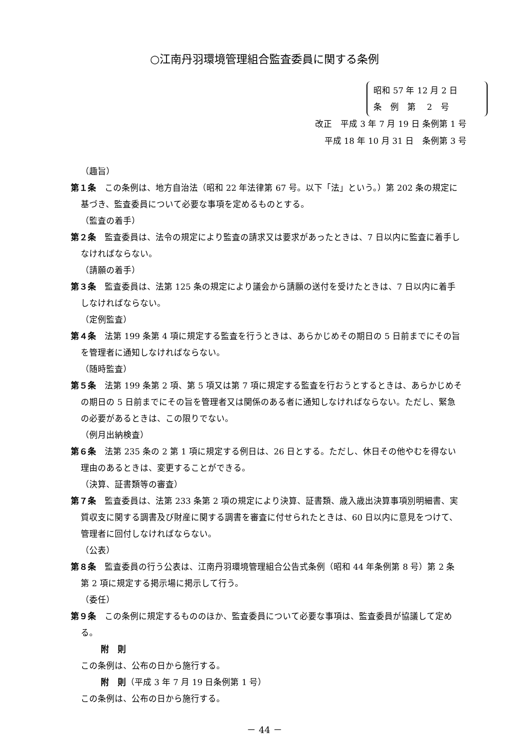○江南丹羽環境管理組合監査委員に関する条例
昭和 57 年 12 月 2 日
条　例　第　 2　号
改正　平成 3 年 7 月 19 日 条例第 1 号
平成 18 年 10 月 31 日　条例第 3 号
（趣旨）
第１条　この条例は、地方自治法（昭和 22 年法律第 67 号。以下「法」という。）第 202 条の規定に基づき、監査委員について必要な事項を定めるものとする。
（監査の着手）
第２条　監査委員は、法令の規定により監査の請求又は要求があったときは、7 日以内に監査に着手しなければならない。
（請願の着手）
第３条　監査委員は、法第 125 条の規定により議会から請願の送付を受けたときは、7 日以内に着手しなければならない。
（定例監査）
第４条　法第 199 条第 4 項に規定する監査を行うときは、あらかじめその期日の 5 日前までにその旨を管理者に通知しなければならない。
（随時監査）
第５条　法第 199 条第 2 項、第 5 項又は第 7 項に規定する監査を行おうとするときは、あらかじめその期日の 5 日前までにその旨を管理者又は関係のある者に通知しなければならない。ただし、緊急の必要があるときは、この限りでない。
（例月出納検査）
第６条　法第 235 条の 2 第 1 項に規定する例日は、26 日とする。ただし、休日その他やむを得ない理由のあるときは、変更することができる。
（決算、証書類等の審査）
第７条　監査委員は、法第 233 条第 2 項の規定により決算、証書類、歳入歳出決算事項別明細書、実質収支に関する調書及び財産に関する調書を審査に付せられたときは、60 日以内に意見をつけて、管理者に回付しなければならない。
（公表）
第８条　監査委員の行う公表は、江南丹羽環境管理組合公告式条例（昭和 44 年条例第 8 号）第 2 条第 2 項に規定する掲示場に掲示して行う。
（委任）
第９条　この条例に規定するもののほか、監査委員について必要な事項は、監査委員が協議して定める。
附　則
この条例は、公布の日から施行する。
附　則（平成 3 年 7 月 19 日条例第 1 号）
この条例は、公布の日から施行する。
－ 44 －